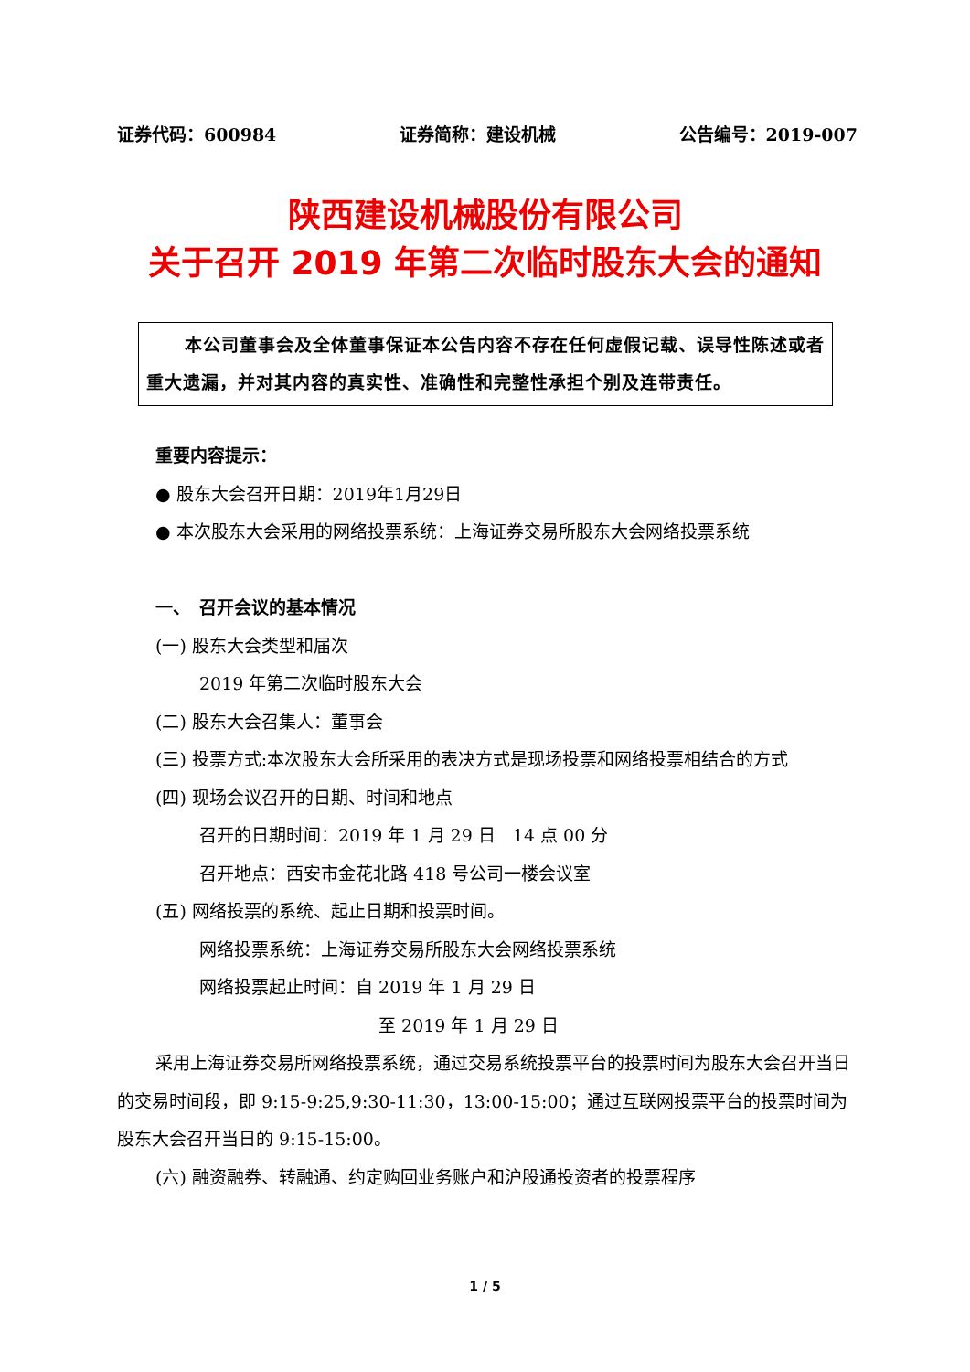证券代码：600984 证券简称：建设机械 公告编号：2019-007
陕西建设机械股份有限公司
关于召开 2019 年第二次临时股东大会的通知
本公司董事会及全体董事保证本公告内容不存在任何虚假记载、误导性陈述或者重大遗漏，并对其内容的真实性、准确性和完整性承担个别及连带责任。
重要内容提示：
● 股东大会召开日期：2019年1月29日
● 本次股东大会采用的网络投票系统：上海证券交易所股东大会网络投票系统
一、　召开会议的基本情况
(一) 股东大会类型和届次
2019 年第二次临时股东大会
(二) 股东大会召集人：董事会
(三) 投票方式:本次股东大会所采用的表决方式是现场投票和网络投票相结合的方式
(四) 现场会议召开的日期、时间和地点
召开的日期时间：2019 年 1 月 29 日　14 点 00 分
召开地点：西安市金花北路 418 号公司一楼会议室
(五) 网络投票的系统、起止日期和投票时间。
网络投票系统：上海证券交易所股东大会网络投票系统
网络投票起止时间：自 2019 年 1 月 29 日
至 2019 年 1 月 29 日
采用上海证券交易所网络投票系统，通过交易系统投票平台的投票时间为股东大会召开当日的交易时间段，即 9:15-9:25,9:30-11:30，13:00-15:00；通过互联网投票平台的投票时间为股东大会召开当日的 9:15-15:00。
(六) 融资融券、转融通、约定购回业务账户和沪股通投资者的投票程序
1 / 5